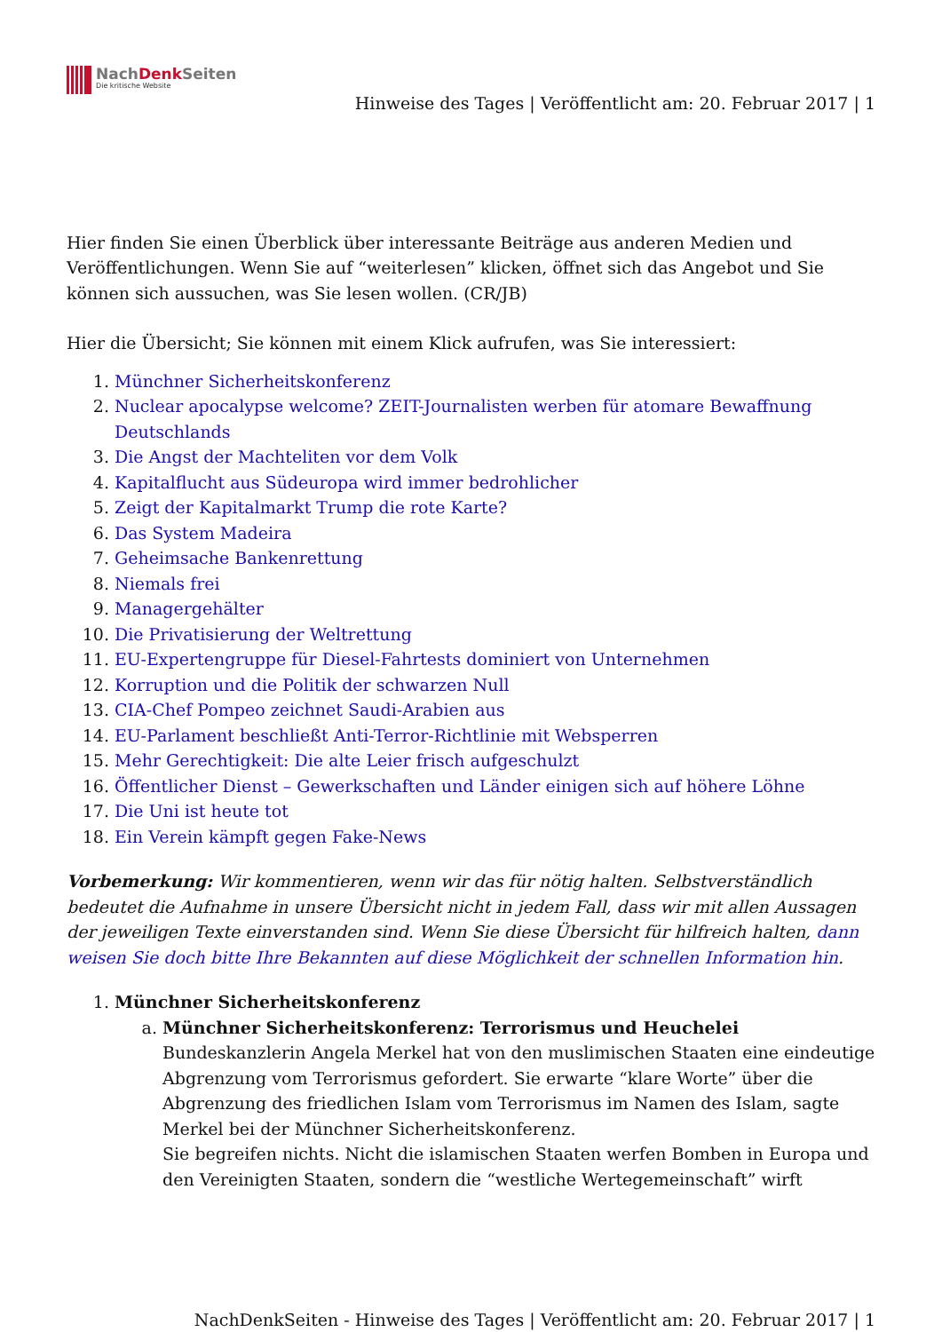NachDenk Seiten
Die kritische Website
Hinweise des Tages | Veröffentlicht am: 20. Februar 2017 | 1
Hier finden Sie einen Überblick über interessante Beiträge aus anderen Medien und Veröffentlichungen. Wenn Sie auf “weiterlesen” klicken, öffnet sich das Angebot und Sie können sich aussuchen, was Sie lesen wollen. (CR/JB)
Hier die Übersicht; Sie können mit einem Klick aufrufen, was Sie interessiert:
1. Münchner Sicherheitskonferenz
2. Nuclear apocalypse welcome? ZEIT-Journalisten werben für atomare Bewaffnung Deutschlands
3. Die Angst der Machteliten vor dem Volk
4. Kapitalflucht aus Südeuropa wird immer bedrohlicher
5. Zeigt der Kapitalmarkt Trump die rote Karte?
6. Das System Madeira
7. Geheimsache Bankenrettung
8. Niemals frei
9. Managergehälter
10. Die Privatisierung der Weltrettung
11. EU-Expertengruppe für Diesel-Fahrtests dominiert von Unternehmen
12. Korruption und die Politik der schwarzen Null
13. CIA-Chef Pompeo zeichnet Saudi-Arabien aus
14. EU-Parlament beschließt Anti-Terror-Richtlinie mit Websperren
15. Mehr Gerechtigkeit: Die alte Leier frisch aufgeschulzt
16. Öffentlicher Dienst – Gewerkschaften und Länder einigen sich auf höhere Löhne
17. Die Uni ist heute tot
18. Ein Verein kämpft gegen Fake-News
Vorbemerkung: Wir kommentieren, wenn wir das für nötig halten. Selbstverständlich bedeutet die Aufnahme in unsere Übersicht nicht in jedem Fall, dass wir mit allen Aussagen der jeweiligen Texte einverstanden sind. Wenn Sie diese Übersicht für hilfreich halten, dann weisen Sie doch bitte Ihre Bekannten auf diese Möglichkeit der schnellen Information hin.
1. Münchner Sicherheitskonferenz
a. Münchner Sicherheitskonferenz: Terrorismus und Heuchelei
Bundeskanzlerin Angela Merkel hat von den muslimischen Staaten eine eindeutige Abgrenzung vom Terrorismus gefordert. Sie erwarte “klare Worte” über die Abgrenzung des friedlichen Islam vom Terrorismus im Namen des Islam, sagte Merkel bei der Münchner Sicherheitskonferenz.
Sie begreifen nichts. Nicht die islamischen Staaten werfen Bomben in Europa und den Vereinigten Staaten, sondern die “westliche Wertegemeinschaft” wirft
NachDenkSeiten - Hinweise des Tages | Veröffentlicht am: 20. Februar 2017 | 1